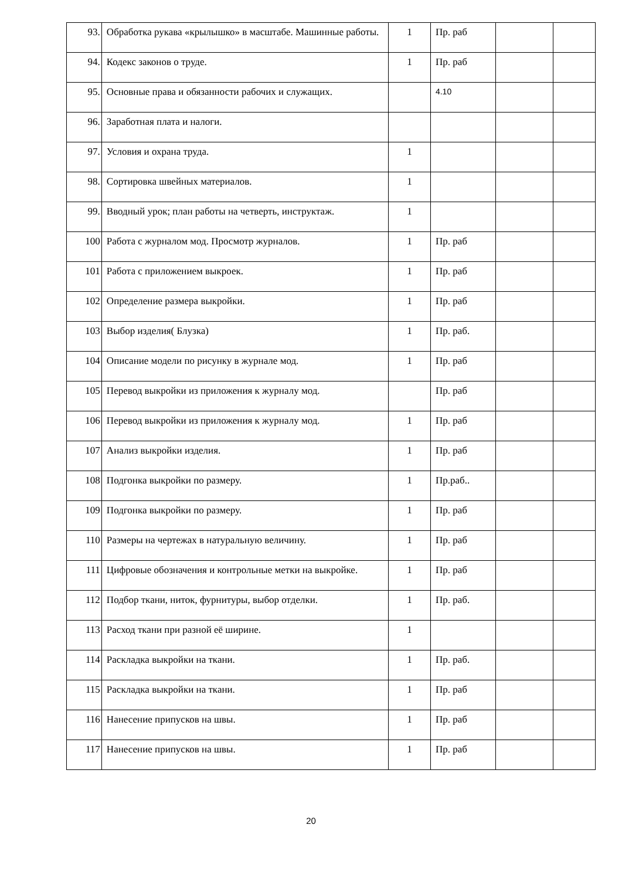| 93. | Обработка рукава «крылышко» в масштабе. Машинные работы. | 1 | Пр. раб | | |
| 94. | Кодекс законов о труде. | 1 | Пр. раб | | |
| 95. | Основные права и обязанности рабочих и служащих. | | 4.10 | | |
| 96. | Заработная плата и налоги. | | | | |
| 97. | Условия и охрана труда. | 1 | | | |
| 98. | Сортировка швейных материалов. | 1 | | | |
| 99. | Вводный урок; план работы на четверть, инструктаж. | 1 | | | |
| 100 | Работа с журналом мод. Просмотр журналов. | 1 | Пр. раб | | |
| 101 | Работа с приложением выкроек. | 1 | Пр. раб | | |
| 102 | Определение размера выкройки. | 1 | Пр. раб | | |
| 103 | Выбор изделия( Блузка) | 1 | Пр. раб. | | |
| 104 | Описание модели по рисунку в журнале мод. | 1 | Пр. раб | | |
| 105 | Перевод выкройки из приложения к журналу мод. | | Пр. раб | | |
| 106 | Перевод выкройки из приложения к журналу мод. | 1 | Пр. раб | | |
| 107 | Анализ выкройки изделия. | 1 | Пр. раб | | |
| 108 | Подгонка выкройки по размеру. | 1 | Пр.раб.. | | |
| 109 | Подгонка выкройки по размеру. | 1 | Пр. раб | | |
| 110 | Размеры на чертежах в натуральную величину. | 1 | Пр. раб | | |
| 111 | Цифровые обозначения и контрольные метки на выкройке. | 1 | Пр. раб | | |
| 112 | Подбор ткани, ниток, фурнитуры, выбор отделки. | 1 | Пр. раб. | | |
| 113 | Расход ткани при разной её ширине. | 1 | | | |
| 114 | Раскладка выкройки на ткани. | 1 | Пр. раб. | | |
| 115 | Раскладка выкройки на ткани. | 1 | Пр. раб | | |
| 116 | Нанесение припусков на швы. | 1 | Пр. раб | | |
| 117 | Нанесение припусков на швы. | 1 | Пр. раб | | |
20